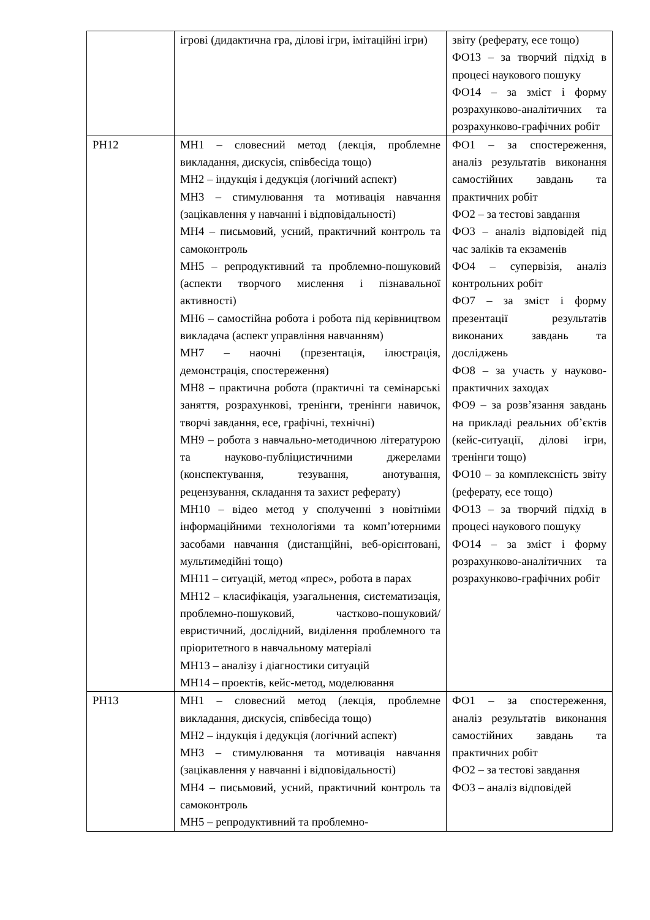| | ігрові (дидактична гра, ділові ігри, імітаційні ігри) | звіту (реферату, есе тощо) ФО13 – за творчий підхід в процесі наукового пошуку ФО14 – за зміст і форму розрахунково-аналітичних та розрахунково-графічних робіт |
| РН12 | МН1 – словесний метод (лекція, проблемне викладання, дискусія, співбесіда тощо) МН2 – індукція і дедукція (логічний аспект) МН3 – стимулювання та мотивація навчання (зацікавлення у навчанні і відповідальності) МН4 – письмовий, усний, практичний контроль та самоконтроль МН5 – репродуктивний та проблемно-пошуковий (аспекти творчого мислення і пізнавальної активності) МН6 – самостійна робота і робота під керівництвом викладача (аспект управління навчанням) МН7 – наочні (презентація, ілюстрація, демонстрація, спостереження) МН8 – практична робота (практичні та семінарські заняття, розрахункові, тренінги, тренінги навичок, творчі завдання, есе, графічні, технічні) МН9 – робота з навчально-методичною літературою та науково-публіцистичними джерелами (конспектування, тезування, анотування, рецензування, складання та захист реферату) МН10 – відео метод у сполученні з новітніми інформаційними технологіями та комп’ютерними засобами навчання (дистанційні, веб-орієнтовані, мультимедійні тощо) МН11 – ситуацій, метод «прес», робота в парах МН12 – класифікація, узагальнення, систематизація, проблемно-пошуковий, частково-пошуковий/евристичний, дослідний, виділення проблемного та пріоритетного в навчальному матеріалі МН13 – аналізу і діагностики ситуацій МН14 – проектів, кейс-метод, моделювання | ФО1 – за спостереження, аналіз результатів виконання самостійних завдань та практичних робіт ФО2 – за тестові завдання ФО3 – аналіз відповідей під час заліків та екзаменів ФО4 – супервізія, аналіз контрольних робіт ФО7 – за зміст і форму презентації результатів виконаних завдань та досліджень ФО8 – за участь у науково-практичних заходах ФО9 – за розв’язання завдань на прикладі реальних об’єктів (кейс-ситуації, ділові ігри, тренінги тощо) ФО10 – за комплексність звіту (реферату, есе тощо) ФО13 – за творчий підхід в процесі наукового пошуку ФО14 – за зміст і форму розрахунково-аналітичних та розрахунково-графічних робіт |
| РН13 | МН1 – словесний метод (лекція, проблемне викладання, дискусія, співбесіда тощо) МН2 – індукція і дедукція (логічний аспект) МН3 – стимулювання та мотивація навчання (зацікавлення у навчанні і відповідальності) МН4 – письмовий, усний, практичний контроль та самоконтроль МН5 – репродуктивний та проблемно- | ФО1 – за спостереження, аналіз результатів виконання самостійних завдань та практичних робіт ФО2 – за тестові завдання ФО3 – аналіз відповідей |